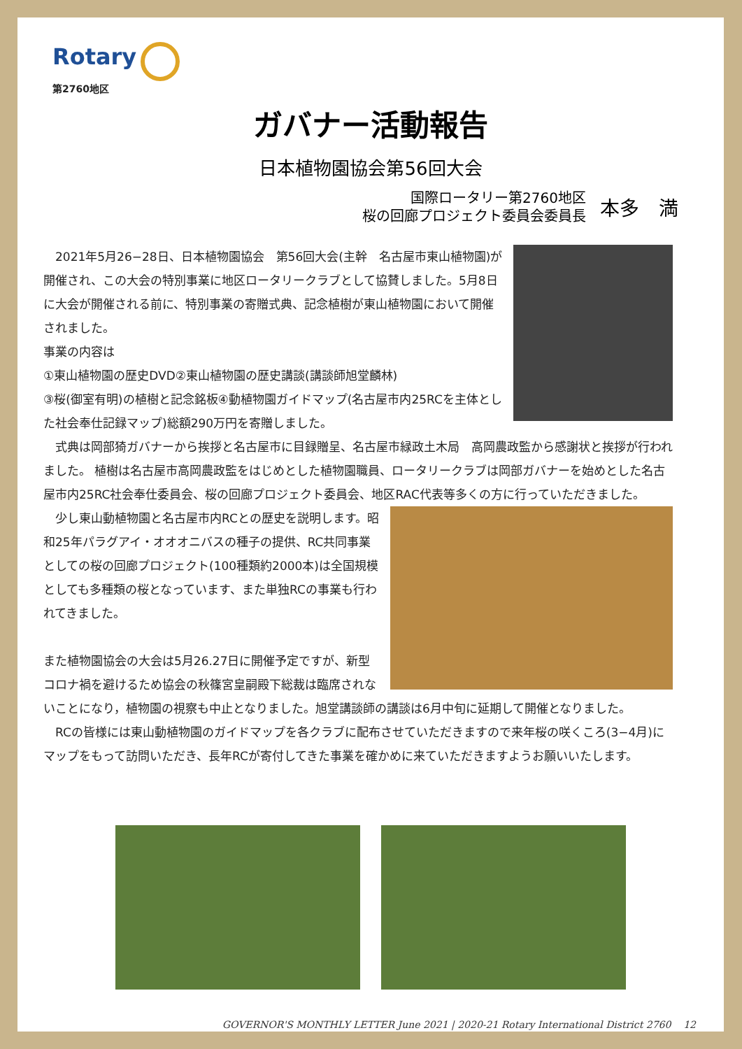Rotary
第2760地区
ガバナー活動報告
日本植物園協会第56回大会
国際ロータリー第2760地区
桜の回廊プロジェクト委員会委員長
本多　満
　2021年5月26−28日、日本植物園協会　第56回大会(主幹　名古屋市東山植物園)が開催され、この大会の特別事業に地区ロータリークラブとして協賛しました。5月8日に大会が開催される前に、特別事業の寄贈式典、記念植樹が東山植物園において開催されました。
事業の内容は
①東山植物園の歴史DVD②東山植物園の歴史講談(講談師旭堂麟林)
③桜(御室有明)の植樹と記念銘板④動植物園ガイドマップ(名古屋市内25RCを主体とした社会奉仕記録マップ)総額290万円を寄贈しました。
　式典は岡部猗ガバナーから挨拶と名古屋市に目録贈呈、名古屋市緑政土木局　高岡農政監から感謝状と挨拶が行われました。 植樹は名古屋市高岡農政監をはじめとした植物園職員、ロータリークラブは岡部ガバナーを始めとした名古屋市内25RC社会奉仕委員会、桜の回廊プロジェクト委員会、地区RAC代表等多くの方に行っていただきました。
　少し東山動植物園と名古屋市内RCとの歴史を説明します。昭和25年パラグアイ・オオオニバスの種子の提供、RC共同事業としての桜の回廊プロジェクト(100種類約2000本)は全国規模としても多種類の桜となっています、また単独RCの事業も行われてきました。
また植物園協会の大会は5月26.27日に開催予定ですが、新型コロナ禍を避けるため協会の秋篠宮皇嗣殿下総裁は臨席されないことになり，植物園の視察も中止となりました。旭堂講談師の講談は6月中旬に延期して開催となりました。
　RCの皆様には東山動植物園のガイドマップを各クラブに配布させていただきますので来年桜の咲くころ(3−4月)にマップをもって訪問いただき、長年RCが寄付してきた事業を確かめに来ていただきますようお願いいたします。
GOVERNOR'S MONTHLY LETTER June 2021 | 2020-21 Rotary International District 2760 12